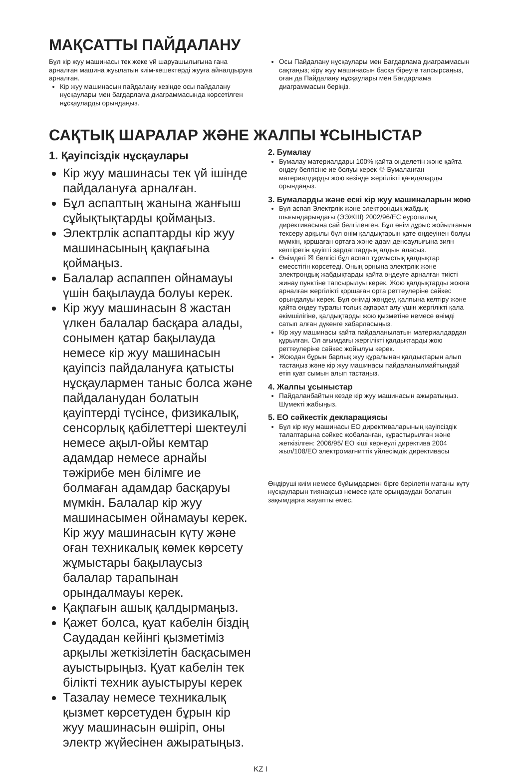МАҚСАТТЫ ПАЙДАЛАНУ
Бұл кір жуу машинасы тек жеке үй шаруашылығына ғана арналған машина жуылатын киім-кешектерді жууға айналдыруға арналған.
Кір жуу машинасын пайдалану кезінде осы пайдалану нұсқаулары мен бағдарлама диаграммасында көрсетілген нұсқауларды орындаңыз.
Осы Пайдалану нұсқаулары мен Бағдарлама диаграммасын сақтаңыз; кірү жуу машинасын басқа біреуге тапсырсаңыз, оған да Пайдалану нұсқаулары мен Бағдарлама диаграммасын беріңіз.
САҚТЫҚ ШАРАЛАР ЖӘНЕ ЖАЛПЫ ҰСЫНЫСТАР
1. Қауіпсіздік нұсқаулары
Кір жуу машинасы тек үй ішінде пайдалануға арналған.
Бұл аспаптың жанына жанғыш сұйықтықтарды қоймаңыз.
Электрлік аспаптарды кір жуу машинасының қақпағына қоймаңыз.
Балалар аспаппен ойнамауы үшін бақылауда болуы керек.
Кір жуу машинасын 8 жастан үлкен балалар басқара алады, сонымен қатар бақылауда немесе кір жуу машинасын қауіпсіз пайдалануға қатысты нұсқаулармен таныс болса және пайдаланудан болатын қауіптерді түсінсе, физикалық, сенсорлық қабілеттері шектеулі немесе ақыл-ойы кемтар адамдар немесе арнайы тәжірибе мен білімге ие болмаған адамдар басқаруы мүмкін. Балалар кір жуу машинасымен ойнамауы керек. Кір жуу машинасын күту және оған техникалық көмек көрсету жұмыстары бақылаусыз балалар тарапынан орындалмауы керек.
Қақпағын ашық қалдырмаңыз.
Қажет болса, қуат кабелін біздің Саудадан кейінгі қызметіміз арқылы жеткізілетін басқасымен ауыстырыңыз. Қуат кабелін тек білікті техник ауыстыруы керек
Тазалау немесе техникалық қызмет көрсетуден бұрын кір жуу машинасын өшіріп, оны электр жүйесінен ажыратыңыз.
2. Бумалау
Бумалау материалдары 100% қайта өңделетін және қайта өңдеу белгісіне ие болуы керек ♲ Бумаланған материалдарды жою кезінде жергілікті қағидаларды орындаңыз.
3. Бумаларды және ескі кір жуу машиналарын жою
Бұл аспап Электрлік және электрондық жабдық шығындарындағы (ЭЭЖШ) 2002/96/ЕС еуропалық директивасына сай белгіленген. Бұл өнім дұрыс жойылғанын тексеру арқылы бұл өнім қалдықтарын қате өңдеуінен болуы мүмкін, қоршаған ортаға және адам денсаулығына зиян келтіретін қауіпті зардаптардың алдын аласыз.
Өнімдегі ☒ белгісі бұл аспап тұрмыстық қалдықтар емесстігін көрсетеді. Оның орнына электрлік және электрондық жабдықтарды қайта өңдеуге арналған тиісті жинау пунктіне тапсырылуы керек. Жою қалдықтарды жоюға арналған жергілікті қоршаған орта реттеулеріне сәйкес орындалуы керек. Бұл өнімді жөндеу, қалпына келтіру және қайта өңдеу туралы толық ақпарат алу үшін жергілікті қала әкімшілігіне, қалдықтарды жою қызметіне немесе өнімді сатып алған дүкенге хабарласыңыз.
Кір жуу машинасы қайта пайдаланылатын материалдардан құрылған. Ол ағымдағы жергілікті қалдықтарды жою реттеулеріне сәйкес жойылуы керек.
Жоюдан бұрын барлық жуу құралынан қалдықтарын алып тастаңыз және кір жуу машинасы пайдаланылмайтындай етіп қуат сымын алып тастаңыз.
4. Жалпы ұсыныстар
Пайдаланбайтын кезде кір жуу машинасын ажыратыңыз. Шүмекті жабыңыз.
5. ЕО сәйкестік декларациясы
Бұл кір жуу машинасы ЕО директиваларының қауіпсіздік талаптарына сәйкес жобаланған, құрастырылған және жеткізілген: 2006/95/ ЕО кіші кернеулі директива 2004 жыл/108/ЕО электромагниттік үйлесімдік директивасы
Өндіруші киім немесе бұйымдармен бірге берілетін матаны күту нұсқауларын тиянақсыз немесе қате орындаудан болатын зақымдарға жауапты емес.
KZ I